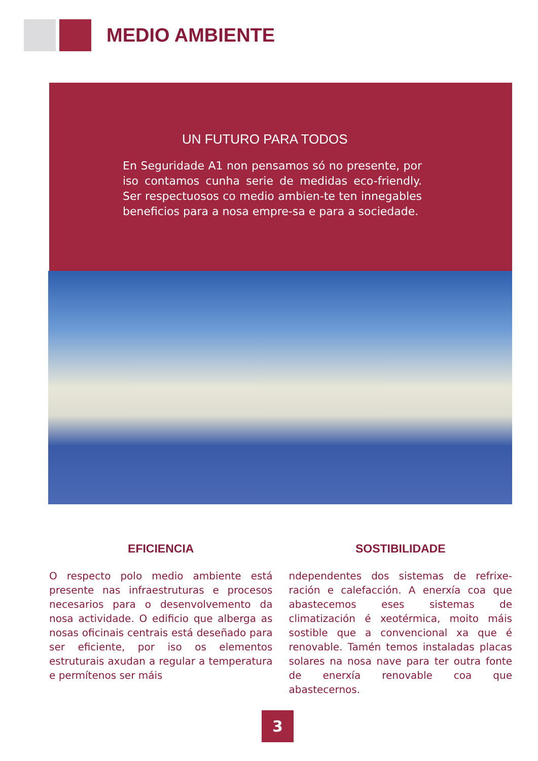MEDIO AMBIENTE
UN FUTURO PARA TODOS
En Seguridade A1 non pensamos só no presente, por iso contamos cunha serie de medidas eco-friendly. Ser respectuosos co medio ambien-te ten innegables beneficios para a nosa empre-sa e para a sociedade.
EFICIENCIA
O respecto polo medio ambiente está presente nas infraestruturas e procesos necesarios para o desenvolvemento da nosa actividade. O edificio que alberga as nosas oficinais centrais está deseñado para ser eficiente, por iso os elementos estruturais axudan a regular a temperatura e permítenos ser máis
SOSTIBILIDADE
ndependentes dos sistemas de refrixe-ración e calefacción. A enerxía coa que abastecemos eses sistemas de climatización é xeotérmica, moito máis sostible que a convencional xa que é renovable. Tamén temos instaladas placas solares na nosa nave para ter outra fonte de enerxía renovable coa que abastecernos.
3